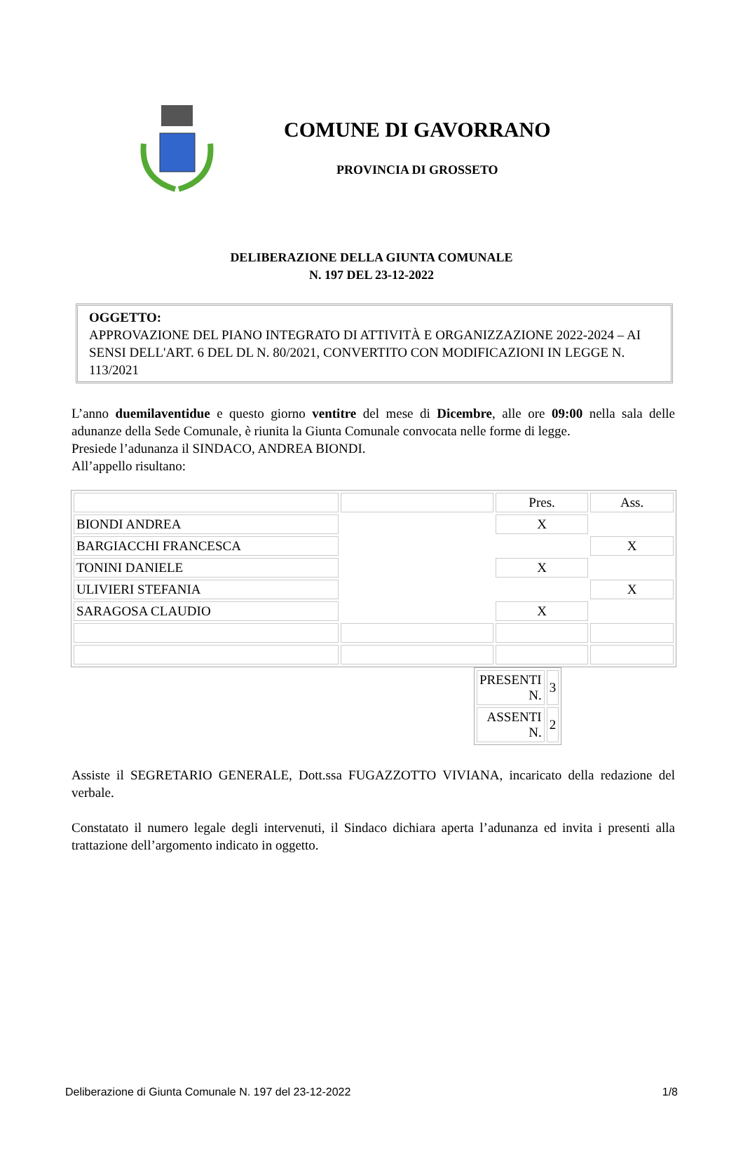COMUNE DI GAVORRANO
PROVINCIA DI GROSSETO
DELIBERAZIONE DELLA GIUNTA COMUNALE
N. 197 DEL 23-12-2022
OGGETTO:
APPROVAZIONE DEL PIANO INTEGRATO DI ATTIVITÀ E ORGANIZZAZIONE 2022-2024 – AI SENSI DELL'ART. 6 DEL DL N. 80/2021, CONVERTITO CON MODIFICAZIONI IN LEGGE N. 113/2021
L’anno duemilaventidue e questo giorno ventitre del mese di Dicembre, alle ore 09:00 nella sala delle adunanze della Sede Comunale, è riunita la Giunta Comunale convocata nelle forme di legge.
Presiede l’adunanza il SINDACO, ANDREA BIONDI.
All’appello risultano:
| | | Pres. | Ass. |
| BIONDI ANDREA | | X | |
| BARGIACCHI FRANCESCA | | | X |
| TONINI DANIELE | | X | |
| ULIVIERI STEFANIA | | | X |
| SARAGOSA CLAUDIO | | X | |
| PRESENTI N. | 3 |
| ASSENTI N. | 2 |
Assiste il SEGRETARIO GENERALE, Dott.ssa FUGAZZOTTO VIVIANA, incaricato della redazione del verbale.
Constatato il numero legale degli intervenuti, il Sindaco dichiara aperta l’adunanza ed invita i presenti alla trattazione dell’argomento indicato in oggetto.
Deliberazione di Giunta Comunale N. 197 del 23-12-2022 1/8